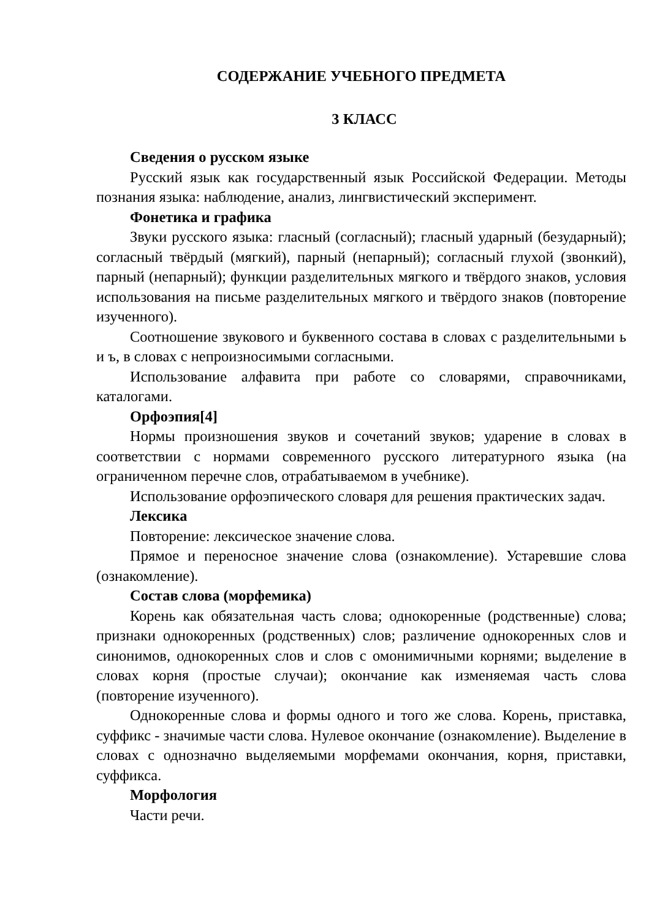СОДЕРЖАНИЕ УЧЕБНОГО ПРЕДМЕТА
3 КЛАСС
Сведения о русском языке
Русский язык как государственный язык Российской Федерации. Методы познания языка: наблюдение, анализ, лингвистический эксперимент.
Фонетика и графика
Звуки русского языка: гласный (согласный); гласный ударный (безударный); согласный твёрдый (мягкий), парный (непарный); согласный глухой (звонкий), парный (непарный); функции разделительных мягкого и твёрдого знаков, условия использования на письме разделительных мягкого и твёрдого знаков (повторение изученного).
Соотношение звукового и буквенного состава в словах с разделительными ь и ъ, в словах с непроизносимыми согласными.
Использование алфавита при работе со словарями, справочниками, каталогами.
Орфоэпия[4]
Нормы произношения звуков и сочетаний звуков; ударение в словах в соответствии с нормами современного русского литературного языка (на ограниченном перечне слов, отрабатываемом в учебнике).
Использование орфоэпического словаря для решения практических задач.
Лексика
Повторение: лексическое значение слова.
Прямое и переносное значение слова (ознакомление). Устаревшие слова (ознакомление).
Состав слова (морфемика)
Корень как обязательная часть слова; однокоренные (родственные) слова; признаки однокоренных (родственных) слов; различение однокоренных слов и синонимов, однокоренных слов и слов с омонимичными корнями; выделение в словах корня (простые случаи); окончание как изменяемая часть слова (повторение изученного).
Однокоренные слова и формы одного и того же слова. Корень, приставка, суффикс ‑ значимые части слова. Нулевое окончание (ознакомление). Выделение в словах с однозначно выделяемыми морфемами окончания, корня, приставки, суффикса.
Морфология
Части речи.